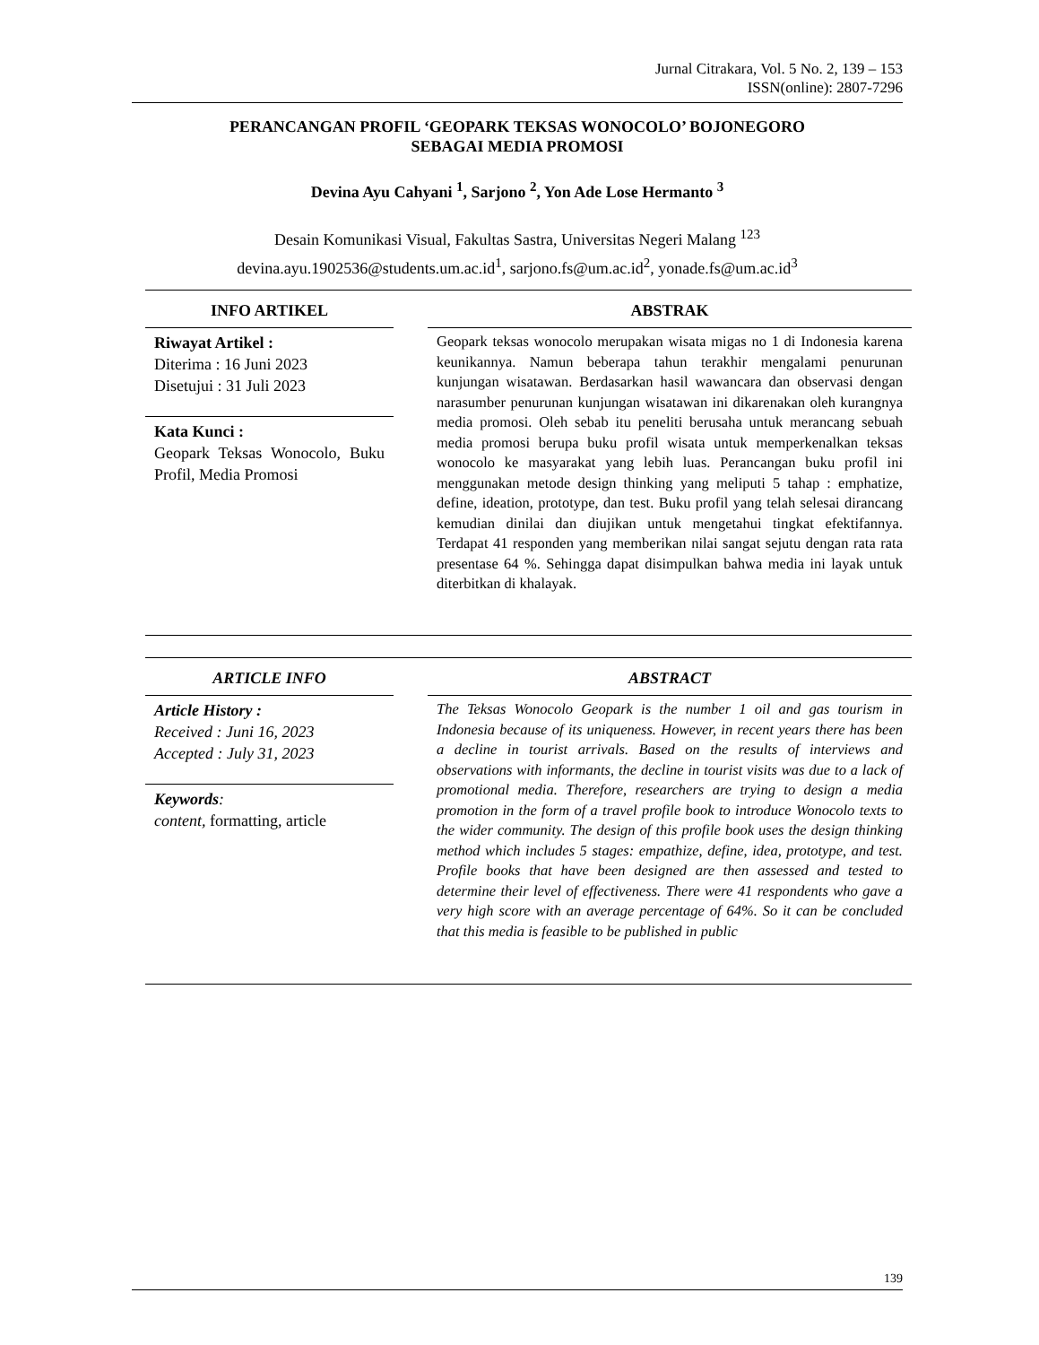Jurnal Citrakara, Vol. 5 No. 2, 139 – 153
ISSN(online): 2807-7296
PERANCANGAN PROFIL ‘GEOPARK TEKSAS WONOCOLO’ BOJONEGORO
SEBAGAI MEDIA PROMOSI
Devina Ayu Cahyani <sup>1</sup>, Sarjono <sup>2</sup>, Yon Ade Lose Hermanto <sup>3</sup>
Desain Komunikasi Visual, Fakultas Sastra, Universitas Negeri Malang <sup>123</sup>
devina.ayu.1902536@students.um.ac.id<sup>1</sup>, sarjono.fs@um.ac.id<sup>2</sup>, yonade.fs@um.ac.id<sup>3</sup>
INFO ARTIKEL
Riwayat Artikel :
Diterima : 16 Juni 2023
Disetujui : 31 Juli 2023
Kata Kunci :
Geopark Teksas Wonocolo, Buku Profil, Media Promosi
ABSTRAK
Geopark teksas wonocolo merupakan wisata migas no 1 di Indonesia karena keunikannya. Namun beberapa tahun terakhir mengalami penurunan kunjungan wisatawan. Berdasarkan hasil wawancara dan observasi dengan narasumber penurunan kunjungan wisatawan ini dikarenakan oleh kurangnya media promosi. Oleh sebab itu peneliti berusaha untuk merancang sebuah media promosi berupa buku profil wisata untuk memperkenalkan teksas wonocolo ke masyarakat yang lebih luas. Perancangan buku profil ini menggunakan metode design thinking yang meliputi 5 tahap : emphatize, define, ideation, prototype, dan test. Buku profil yang telah selesai dirancang kemudian dinilai dan diujikan untuk mengetahui tingkat efektifannya. Terdapat 41 responden yang memberikan nilai sangat sejutu dengan rata rata presentase 64 %. Sehingga dapat disimpulkan bahwa media ini layak untuk diterbitkan di khalayak.
ARTICLE INFO
Article History :
Received : Juni 16, 2023
Accepted : July 31, 2023
Keywords:
content, formatting, article
ABSTRACT
The Teksas Wonocolo Geopark is the number 1 oil and gas tourism in Indonesia because of its uniqueness. However, in recent years there has been a decline in tourist arrivals. Based on the results of interviews and observations with informants, the decline in tourist visits was due to a lack of promotional media. Therefore, researchers are trying to design a media promotion in the form of a travel profile book to introduce Wonocolo texts to the wider community. The design of this profile book uses the design thinking method which includes 5 stages: empathize, define, idea, prototype, and test. Profile books that have been designed are then assessed and tested to determine their level of effectiveness. There were 41 respondents who gave a very high score with an average percentage of 64%. So it can be concluded that this media is feasible to be published in public
139